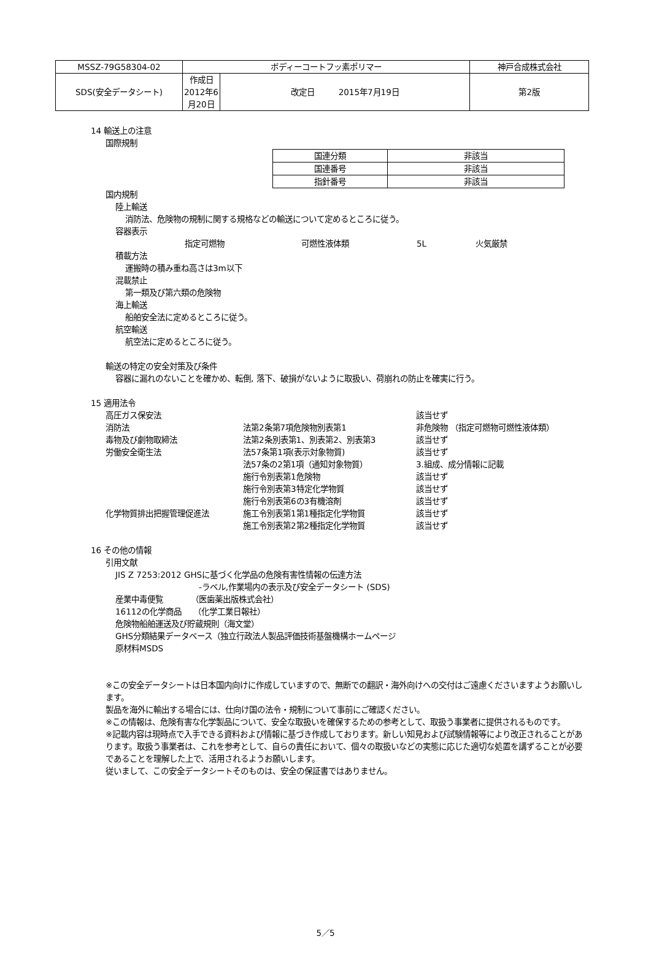| MSSZ-79G58304-02 | ボディーコートフッ素ポリマー | | 神戸合成株式会社 |
| SDS(安全データシート) | 作成日 2012年6月20日 | 改定日 2015年7月19日 | 第2版 |
14 輸送上の注意
国際規制
| 国連分類 | 非該当 |
| 国連番号 | 非該当 |
| 指針番号 | 非該当 |
国内規制
陸上輸送
消防法、危険物の規制に関する規格などの輸送について定めるところに従う。
容器表示
指定可燃物 可燃性液体類 5L 火気厳禁
積載方法
運搬時の積み重ね高さは3m以下
混載禁止
第一類及び第六類の危険物
海上輸送
船舶安全法に定めるところに従う。
航空輸送
航空法に定めるところに従う。
輸送の特定の安全対策及び条件
容器に漏れのないことを確かめ、転倒, 落下、破損がないように取扱い、荷崩れの防止を確実に行う。
15 適用法令
| 高圧ガス保安法 | | 該当せず |
| 消防法 | 法第2条第7項危険物別表第1 | 非危険物 （指定可燃物可燃性液体類） |
| 毒物及び劇物取締法 | 法第2条別表第1、別表第2、別表第3 | 該当せず |
| 労働安全衛生法 | 法57条第1項(表示対象物質) | 該当せず |
| | 法57条の2第1項（通知対象物質） | 3.組成、成分情報に記載 |
| | 施行令別表第1危険物 | 該当せず |
| | 施行令別表第3特定化学物質 | 該当せず |
| | 施行令別表第6の3有機溶剤 | 該当せず |
| 化学物質排出把握管理促進法 | 施工令別表第1第1種指定化学物質 | 該当せず |
| | 施工令別表第2第2種指定化学物質 | 該当せず |
16 その他の情報
引用文献
JIS Z 7253:2012 GHSに基づく化学品の危険有害性情報の伝達方法
-ラベル,作業場内の表示及び安全データシート (SDS)
産業中毒便覧　　　　（医歯薬出版株式会社）
16112の化学商品　　（化学工業日報社）
危険物船舶運送及び貯蔵規則（海文堂）
GHS分類結果データベース（独立行政法人製品評価技術基盤機構ホームページ
原材料MSDS
※この安全データシートは日本国内向けに作成していますので、無断での翻訳・海外向けへの交付はご遠慮くださいますようお願いします。
製品を海外に輸出する場合には、仕向け国の法令・規制について事前にご確認ください。
※この情報は、危険有害な化学製品について、安全な取扱いを確保するための参考として、取扱う事業者に提供されるものです。
※記載内容は現時点で入手できる資料および情報に基づき作成しております。新しい知見および試験情報等により改正されることがあります。取扱う事業者は、これを参考として、自らの責任において、個々の取扱いなどの実態に応じた適切な処置を講ずることが必要であることを理解した上で、活用されるようお願いします。
従いまして、この安全データシートそのものは、安全の保証書ではありません。
5／5